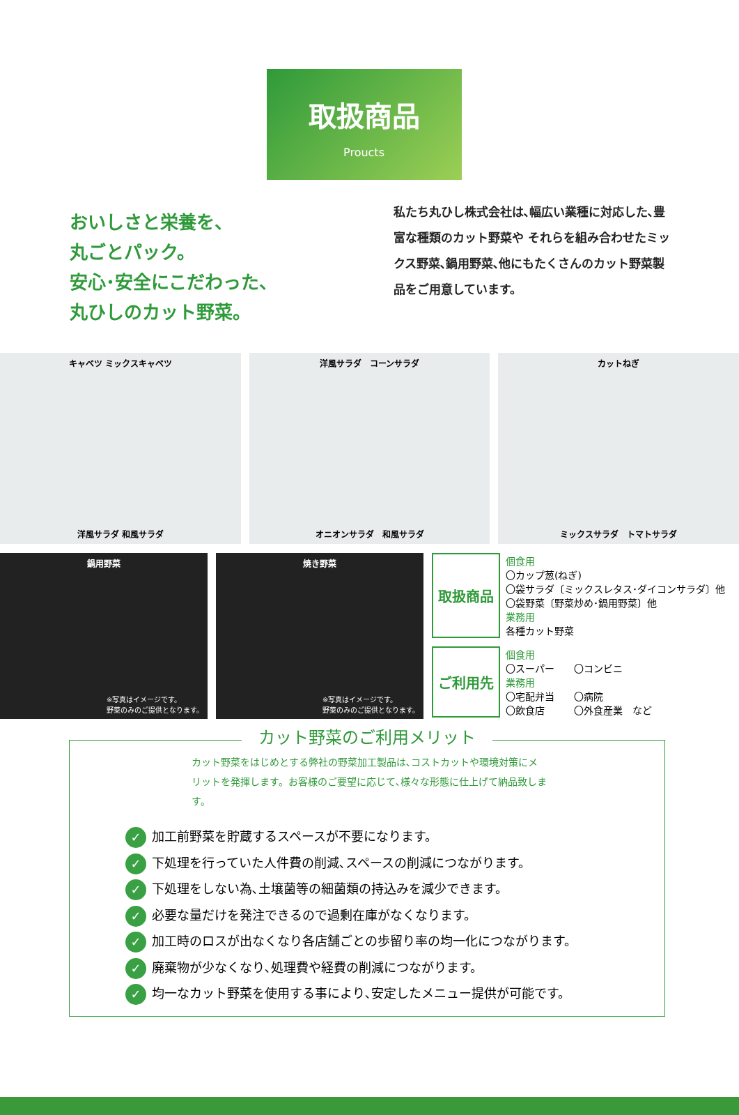取扱商品
Proucts
おいしさと栄養を、
丸ごとパック。
安心･安全にこだわった、
丸ひしのカット野菜。
私たち丸ひし株式会社は､幅広い業種に対応した､豊富な種類のカット野菜や それらを組み合わせたミックス野菜､鍋用野菜､他にもたくさんのカット野菜製品をご用意しています。
キャベツ ミックスキャベツ
洋風サラダ 和風サラダ
洋風サラダ　コーンサラダ
オニオンサラダ　和風サラダ
カットねぎ
ミックスサラダ　トマトサラダ
鍋用野菜
※写真はイメージです。
野菜のみのご提供となります。
焼き野菜
※写真はイメージです。
野菜のみのご提供となります。
| 取扱商品 | 個食用 〇カップ葱(ねぎ) 〇袋サラダ〔ミックスレタス･ダイコンサラダ〕他 〇袋野菜〔野菜炒め･鍋用野菜〕他 業務用 各種カット野菜 |
| ご利用先 | 個食用 〇スーパー 〇コンビニ 業務用 〇宅配弁当 〇病院 〇飲食店 〇外食産業 など |
カット野菜のご利用メリット
カット野菜をはじめとする弊社の野菜加工製品は､コストカットや環境対策にメリットを発揮します。お客様のご要望に応じて､様々な形態に仕上げて納品致します。
✓ 加工前野菜を貯蔵するスペースが不要になります。
✓ 下処理を行っていた人件費の削減､スペースの削減につながります。
✓ 下処理をしない為､土壌菌等の細菌類の持込みを減少できます。
✓ 必要な量だけを発注できるので過剰在庫がなくなります。
✓ 加工時のロスが出なくなり各店舗ごとの歩留り率の均一化につながります。
✓ 廃棄物が少なくなり､処理費や経費の削減につながります。
✓ 均一なカット野菜を使用する事により､安定したメニュー提供が可能です。